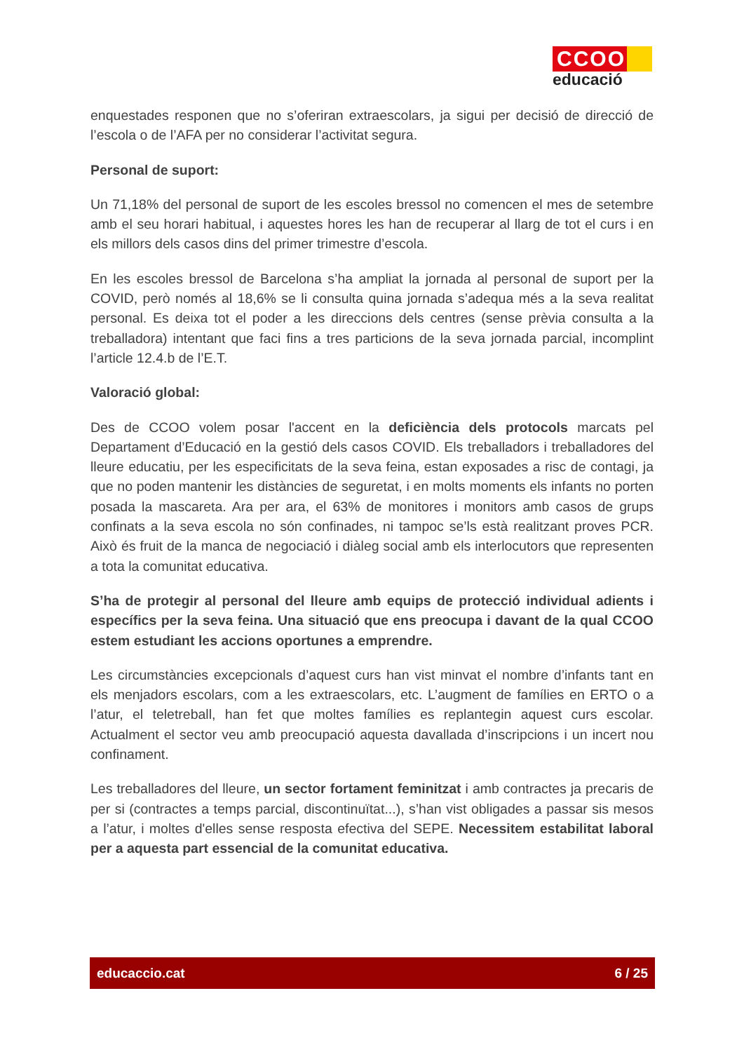CCOO
educació
enquestades responen que no s’oferiran extraescolars, ja sigui per decisió de direcció de l’escola o de l’AFA per no considerar l’activitat segura.
Personal de suport:
Un 71,18% del personal de suport de les escoles bressol no comencen el mes de setembre amb el seu horari habitual, i aquestes hores les han de recuperar al llarg de tot el curs i en els millors dels casos dins del primer trimestre d’escola.
En les escoles bressol de Barcelona s’ha ampliat la jornada al personal de suport per la COVID, però només al 18,6% se li consulta quina jornada s’adequa més a la seva realitat personal. Es deixa tot el poder a les direccions dels centres (sense prèvia consulta a la treballadora) intentant que faci fins a tres particions de la seva jornada parcial, incomplint l’article 12.4.b de l’E.T.
Valoració global:
Des de CCOO volem posar l'accent en la deficiència dels protocols marcats pel Departament d’Educació en la gestió dels casos COVID. Els treballadors i treballadores del lleure educatiu, per les especificitats de la seva feina, estan exposades a risc de contagi, ja que no poden mantenir les distàncies de seguretat, i en molts moments els infants no porten posada la mascareta. Ara per ara, el 63% de monitores i monitors amb casos de grups confinats a la seva escola no són confinades, ni tampoc se’ls està realitzant proves PCR. Això és fruit de la manca de negociació i diàleg social amb els interlocutors que representen a tota la comunitat educativa.
S’ha de protegir al personal del lleure amb equips de protecció individual adients i específics per la seva feina. Una situació que ens preocupa i davant de la qual CCOO estem estudiant les accions oportunes a emprendre.
Les circumstàncies excepcionals d’aquest curs han vist minvat el nombre d’infants tant en els menjadors escolars, com a les extraescolars, etc. L’augment de famílies en ERTO o a l’atur, el teletreball, han fet que moltes famílies es replantegin aquest curs escolar. Actualment el sector veu amb preocupació aquesta davallada d’inscripcions i un incert nou confinament.
Les treballadores del lleure, un sector fortament feminitzat i amb contractes ja precaris de per si (contractes a temps parcial, discontinuïtat...), s’han vist obligades a passar sis mesos a l’atur, i moltes d'elles sense resposta efectiva del SEPE. Necessitem estabilitat laboral per a aquesta part essencial de la comunitat educativa.
educaccio.cat 6 / 25